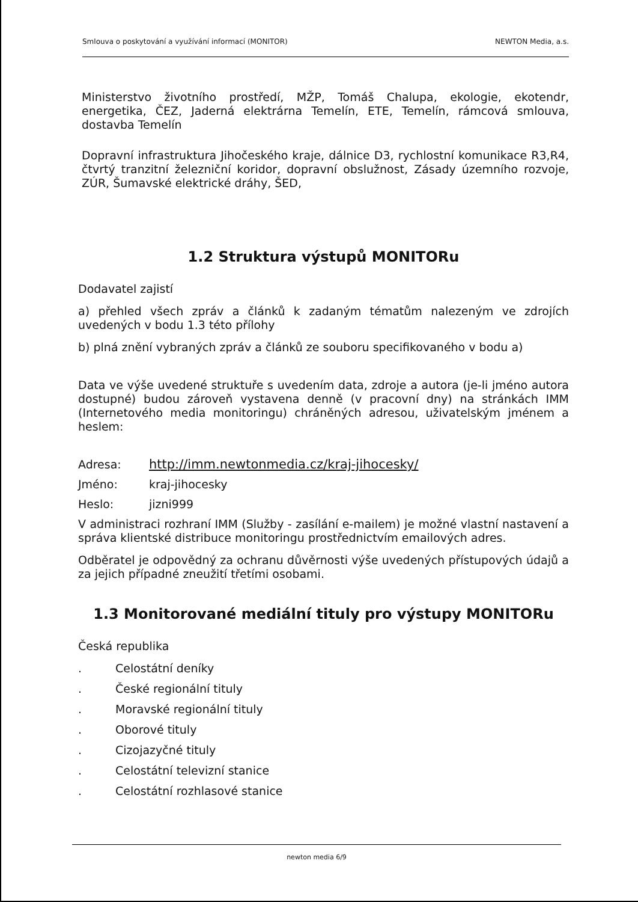Smlouva o poskytování a využívání informací (MONITOR) NEWTON Media, a.s.
Ministerstvo životního prostředí, MŽP, Tomáš Chalupa, ekologie, ekotendr, energetika, ČEZ, Jaderná elektrárna Temelín, ETE, Temelín, rámcová smlouva, dostavba Temelín
Dopravní infrastruktura Jihočeského kraje, dálnice D3, rychlostní komunikace R3,R4, čtvrtý tranzitní železniční koridor, dopravní obslužnost, Zásady územního rozvoje, ZÚR, Šumavské elektrické dráhy, ŠED,
1.2 Struktura výstupů MONITORu
Dodavatel zajistí
a) přehled všech zpráv a článků k zadaným tématům nalezeným ve zdrojích uvedených v bodu 1.3 této přílohy
b) plná znění vybraných zpráv a článků ze souboru specifikovaného v bodu a)
Data ve výše uvedené struktuře s uvedením data, zdroje a autora (je-li jméno autora dostupné) budou zároveň vystavena denně (v pracovní dny) na stránkách IMM (Internetového media monitoringu) chráněných adresou, uživatelským jménem a heslem:
Adresa: http://imm.newtonmedia.cz/kraj-jihocesky/
Jméno: kraj-jihocesky
Heslo: jizni999
V administraci rozhraní IMM (Služby - zasílání e-mailem) je možné vlastní nastavení a správa klientské distribuce monitoringu prostřednictvím emailových adres.
Odběratel je odpovědný za ochranu důvěrnosti výše uvedených přístupových údajů a za jejich případné zneužití třetími osobami.
1.3 Monitorované mediální tituly pro výstupy MONITORu
Česká republika
. Celostátní deníky
. České regionální tituly
. Moravské regionální tituly
. Oborové tituly
. Cizojazyčné tituly
. Celostátní televizní stanice
. Celostátní rozhlasové stanice
newton media 6/9